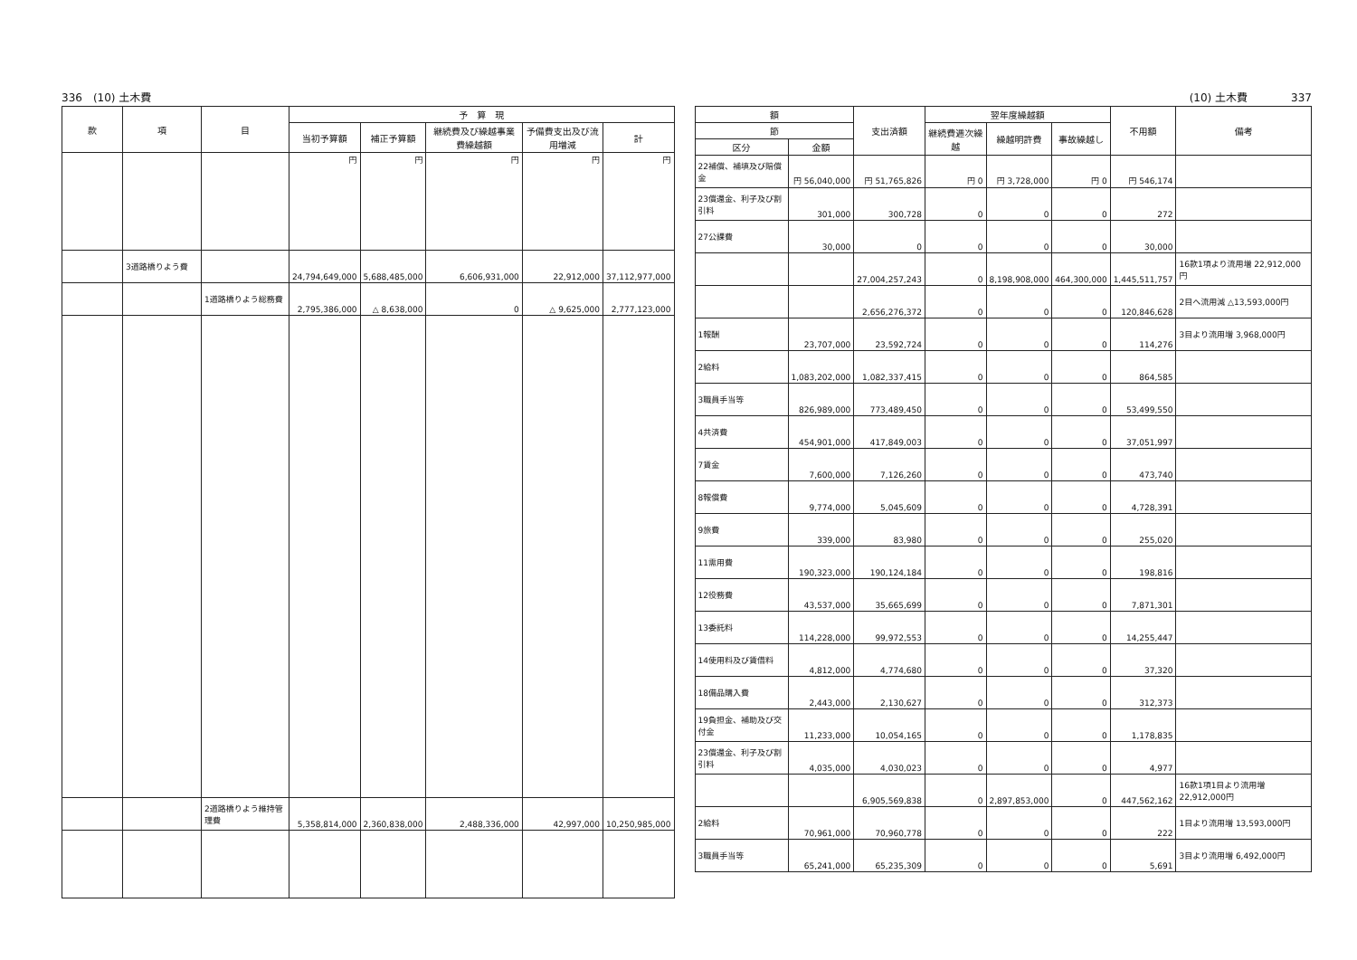336　(10) 土木費
| 款 | 項 | 目 | 予 算 現 | | | | |
| --- | --- | --- | --- | --- | --- | --- | --- |
| | | | 当初予算額 | 補正予算額 | 継続費及び繰越事業費繰越額 | 予備費支出及び流用増減 | 計 |
| | | | 円 | 円 | 円 | 円 | 円 |
| | 3道路橋りよう費 | | 24,794,649,000 | 5,688,485,000 | 6,606,931,000 | 22,912,000 | 37,112,977,000 |
| | | 1道路橋りよう総務費 | 2,795,386,000 | △ 8,638,000 | 0 | △ 9,625,000 | 2,777,123,000 |
| | | 2道路橋りよう維持管理費 | 5,358,814,000 | 2,360,838,000 | 2,488,336,000 | 42,997,000 | 10,250,985,000 |
(10) 土木費　　　　337
| 額 | | 支出済額 | 翌年度繰越額 | | | 不用額 | 備考 |
| --- | --- | --- | --- | --- | --- | --- | --- |
| 節 | | | 継続費逓次繰越 | 繰越明許費 | 事故繰越し | | |
| 区分 | 金額 | | | | | | |
| 22補償、補填及び賠償金 | 円 56,040,000 | 円 51,765,826 | 円 0 | 円 3,728,000 | 円 0 | 円 546,174 | |
| 23償還金、利子及び割引料 | 301,000 | 300,728 | 0 | 0 | 0 | 272 | |
| 27公課費 | 30,000 | 0 | 0 | 0 | 0 | 30,000 | |
| | | 27,004,257,243 | 0 | 8,198,908,000 | 464,300,000 | 1,445,511,757 | 16款1項より流用増 22,912,000円 |
| | | 2,656,276,372 | 0 | 0 | 0 | 120,846,628 | 2目へ流用減 △13,593,000円 |
| 1報酬 | 23,707,000 | 23,592,724 | 0 | 0 | 0 | 114,276 | 3目より流用増 3,968,000円 |
| 2給料 | 1,083,202,000 | 1,082,337,415 | 0 | 0 | 0 | 864,585 | |
| 3職員手当等 | 826,989,000 | 773,489,450 | 0 | 0 | 0 | 53,499,550 | |
| 4共済費 | 454,901,000 | 417,849,003 | 0 | 0 | 0 | 37,051,997 | |
| 7賃金 | 7,600,000 | 7,126,260 | 0 | 0 | 0 | 473,740 | |
| 8報償費 | 9,774,000 | 5,045,609 | 0 | 0 | 0 | 4,728,391 | |
| 9旅費 | 339,000 | 83,980 | 0 | 0 | 0 | 255,020 | |
| 11需用費 | 190,323,000 | 190,124,184 | 0 | 0 | 0 | 198,816 | |
| 12役務費 | 43,537,000 | 35,665,699 | 0 | 0 | 0 | 7,871,301 | |
| 13委託料 | 114,228,000 | 99,972,553 | 0 | 0 | 0 | 14,255,447 | |
| 14使用料及び賃借料 | 4,812,000 | 4,774,680 | 0 | 0 | 0 | 37,320 | |
| 18備品購入費 | 2,443,000 | 2,130,627 | 0 | 0 | 0 | 312,373 | |
| 19負担金、補助及び交付金 | 11,233,000 | 10,054,165 | 0 | 0 | 0 | 1,178,835 | |
| 23償還金、利子及び割引料 | 4,035,000 | 4,030,023 | 0 | 0 | 0 | 4,977 | |
| | | 6,905,569,838 | 0 | 2,897,853,000 | 0 | 447,562,162 | 16款1項1目より流用増 22,912,000円 |
| 2給料 | 70,961,000 | 70,960,778 | 0 | 0 | 0 | 222 | 1目より流用増 13,593,000円 |
| 3職員手当等 | 65,241,000 | 65,235,309 | 0 | 0 | 0 | 5,691 | 3目より流用増 6,492,000円 |